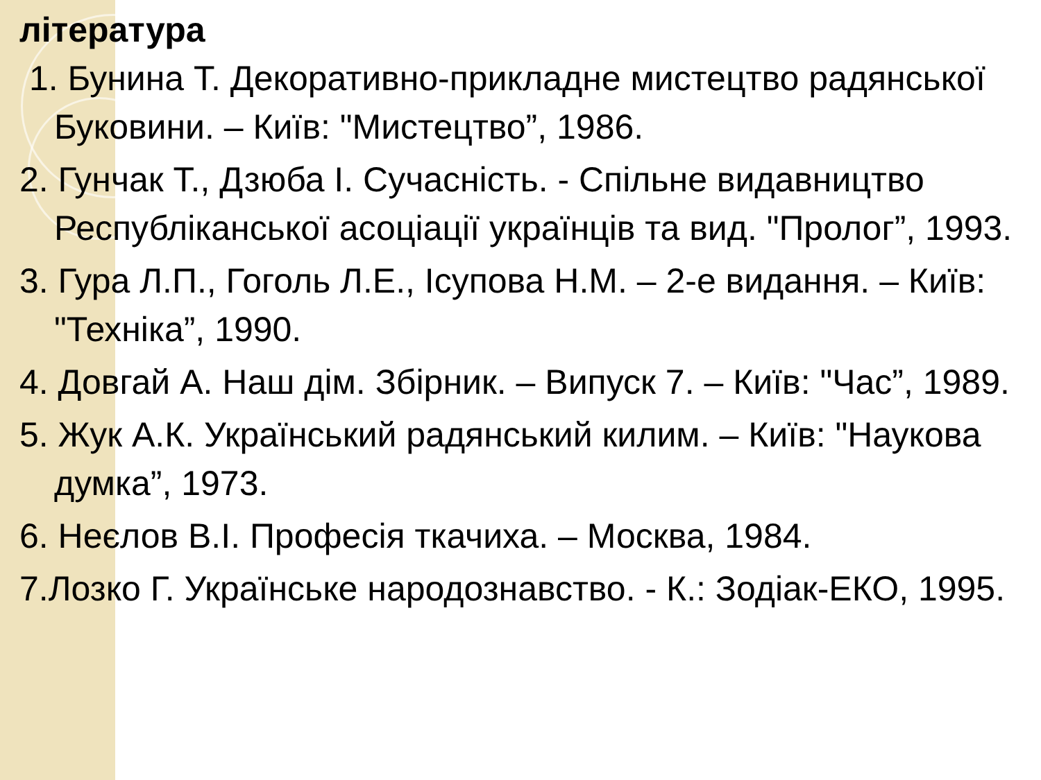література
1. Бунина Т. Декоративно-прикладне мистецтво радянської Буковини. – Київ: "Мистецтво”, 1986.
2. Гунчак Т., Дзюба І. Сучасність. - Спільне видавництво Республіканської асоціації українців та вид. "Пролог”, 1993.
3. Гура Л.П., Гоголь Л.Е., Ісупова Н.М. – 2-е видання. – Київ: "Техніка”, 1990.
4. Довгай А. Наш дім. Збірник. – Випуск 7. – Київ: "Час”, 1989.
5. Жук А.К. Український радянський килим. – Київ: "Наукова думка”, 1973.
6. Неєлов В.І. Професія ткачиха. – Москва, 1984.
7.Лозко Г. Українське народознавство. - К.: Зодіак-ЕКО, 1995.